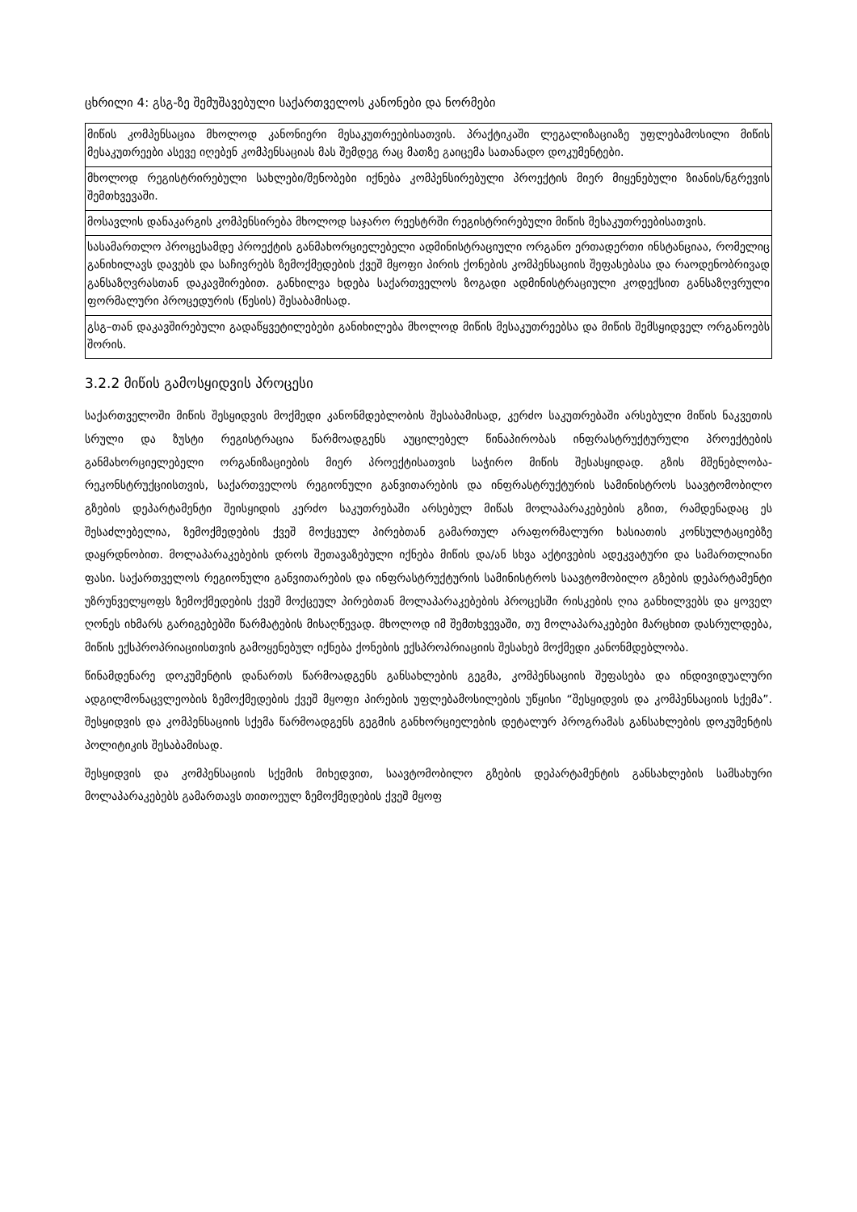ცხრილი 4: გსგ-ზე შემუშავებული საქართველოს კანონები და ნორმები
| მიწის კომპენსაცია მხოლოდ კანონიერი მესაკუთრეებისათვის. პრაქტიკაში ლეგალიზაციაზე უფლებამოსილი მიწის მესაკუთრეები ასევე იღებენ კომპენსაციას მას შემდეგ რაც მათზე გაიცემა სათანადო დოკუმენტები. |
| მხოლოდ რეგისტრირებული სახლები/შენობები იქნება კომპენსირებული პროექტის მიერ მიყენებული ზიანის/ნგრევის შემთხვევაში. |
| მოსავლის დანაკარგის კომპენსირება მხოლოდ საჯარო რეესტრში რეგისტრირებული მიწის მესაკუთრეებისათვის. |
| სასამართლო პროცესამდე პროექტის განმახორციელებელი ადმინისტრაციული ორგანო ერთადერთი ინსტანციაა, რომელიც განიხილავს დავებს და საჩივრებს ზემოქმედების ქვეშ მყოფი პირის ქონების კომპენსაციის შეფასებასა და რაოდენობრივად განსაზღვრასთან დაკავშირებით. განხილვა ხდება საქართველოს ზოგადი ადმინისტრაციული კოდექსით განსაზღვრული ფორმალური პროცედურის (წესის) შესაბამისად. |
| გსგ–თან დაკავშირებული გადაწყვეტილებები განიხილება მხოლოდ მიწის მესაკუთრეებსა და მიწის შემსყიდველ ორგანოებს შორის. |
3.2.2 მიწის გამოსყიდვის პროცესი
საქართველოში მიწის შესყიდვის მოქმედი კანონმდებლობის შესაბამისად, კერძო საკუთრებაში არსებული მიწის ნაკვეთის სრული და ზუსტი რეგისტრაცია წარმოადგენს აუცილებელ წინაპირობას ინფრასტრუქტურული პროექტების განმახორციელებელი ორგანიზაციების მიერ პროექტისათვის საჭირო მიწის შესასყიდად. გზის მშენებლობა-რეკონსტრუქციისთვის, საქართველოს რეგიონული განვითარების და ინფრასტრუქტურის სამინისტროს საავტომობილო გზების დეპარტამენტი შეისყიდის კერძო საკუთრებაში არსებულ მიწას მოლაპარაკებების გზით, რამდენადაც ეს შესაძლებელია, ზემოქმედების ქვეშ მოქცეულ პირებთან გამართულ არაფორმალური ხასიათის კონსულტაციებზე დაყრდნობით. მოლაპარაკებების დროს შეთავაზებული იქნება მიწის და/ან სხვა აქტივების ადეკვატური და სამართლიანი ფასი. საქართველოს რეგიონული განვითარების და ინფრასტრუქტურის სამინისტროს საავტომობილო გზების დეპარტამენტი უზრუნველყოფს ზემოქმედების ქვეშ მოქცეულ პირებთან მოლაპარაკებების პროცესში რისკების ღია განხილვებს და ყოველ ღონეს იხმარს გარიგებებში წარმატების მისაღწევად. მხოლოდ იმ შემთხვევაში, თუ მოლაპარაკებები მარცხით დასრულდება, მიწის ექსპროპრიაციისთვის გამოყენებულ იქნება ქონების ექსპროპრიაციის შესახებ მოქმედი კანონმდებლობა.
წინამდენარე დოკუმენტის დანართს წარმოადგენს განსახლების გეგმა, კომპენსაციის შეფასება და ინდივიდუალური ადგილმონაცვლეობის ზემოქმედების ქვეშ მყოფი პირების უფლებამოსილების უწყისი “შესყიდვის და კომპენსაციის სქემა”. შესყიდვის და კომპენსაციის სქემა წარმოადგენს გეგმის განხორციელების დეტალურ პროგრამას განსახლების დოკუმენტის პოლიტიკის შესაბამისად.
შესყიდვის და კომპენსაციის სქემის მიხედვით, საავტომობილო გზების დეპარტამენტის განსახლების სამსახური მოლაპარაკებებს გამართავს თითოეულ ზემოქმედების ქვეშ მყოფ